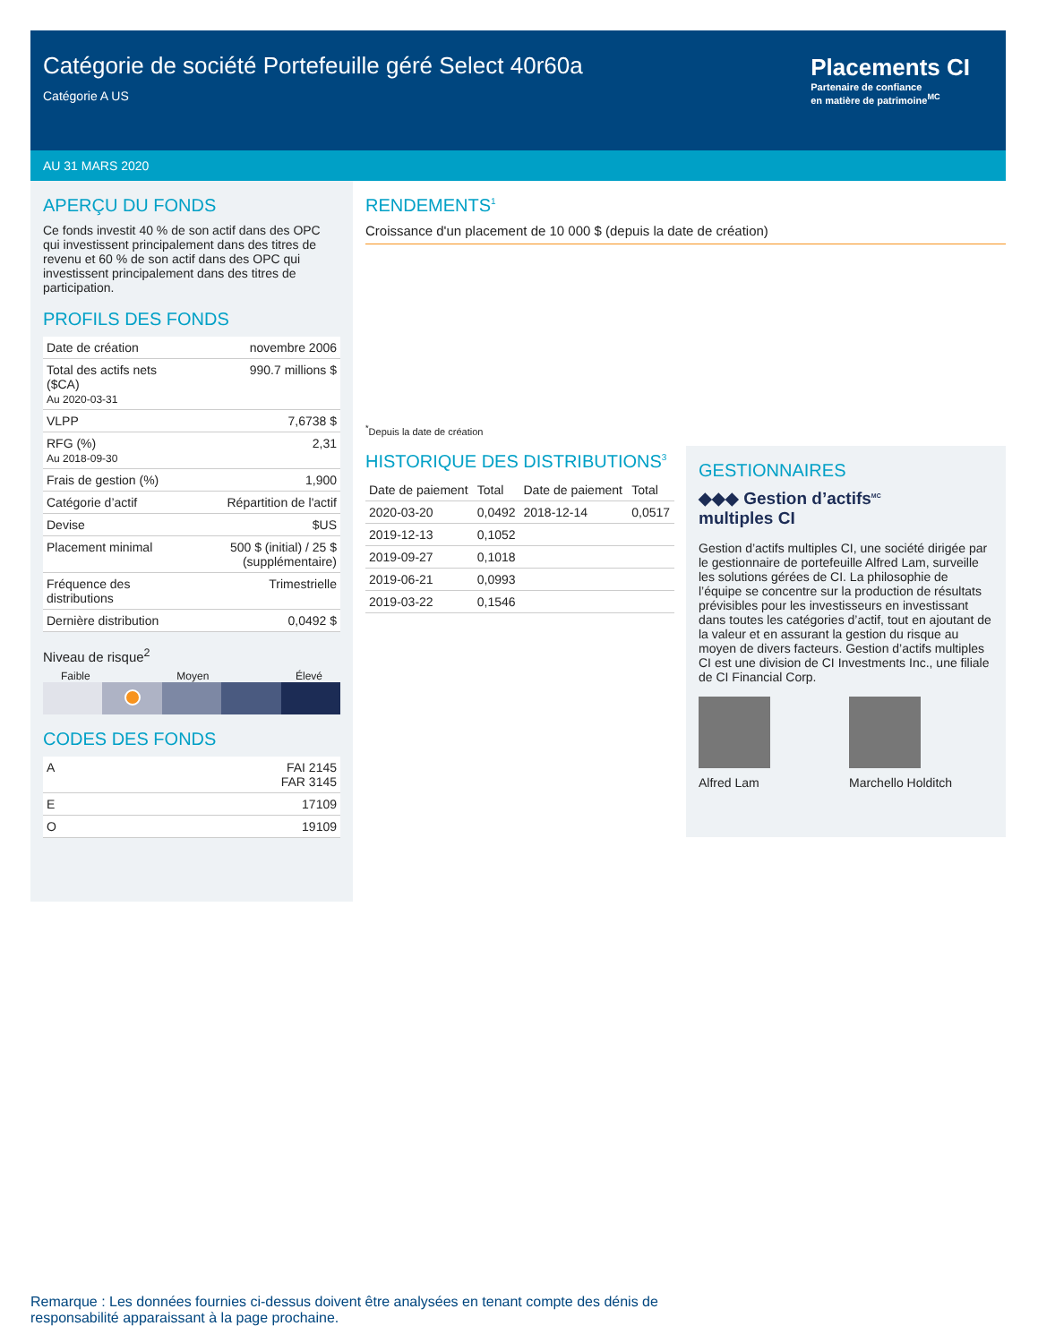Catégorie de société Portefeuille géré Select 40r60a
Catégorie A US
Placements CI
Partenaire de confiance
en matière de patrimoine<sup>MC</sup>
AU 31 MARS 2020
APERÇU DU FONDS
Ce fonds investit 40 % de son actif dans des OPC qui investissent principalement dans des titres de revenu et 60 % de son actif dans des OPC qui investissent principalement dans des titres de participation.
PROFILS DES FONDS
| Date de création | novembre 2006 |
| Total des actifs nets ($CA) Au 2020-03-31 | 990.7 millions $ |
| VLPP | 7,6738 $ |
| RFG (%) Au 2018-09-30 | 2,31 |
| Frais de gestion (%) | 1,900 |
| Catégorie d’actif | Répartition de l'actif |
| Devise | $US |
| Placement minimal | 500 $ (initial) / 25 $ (supplémentaire) |
| Fréquence des distributions | Trimestrielle |
| Dernière distribution | 0,0492 $ |
Niveau de risque<sup>2</sup>
Faible Moyen Élevé
CODES DES FONDS
| A | FAI 2145 FAR 3145 |
| E | 17109 |
| O | 19109 |
RENDEMENTS<sup>1</sup>
Croissance d'un placement de 10 000 $ (depuis la date de création)
<sup>*</sup> Depuis la date de création
HISTORIQUE DES DISTRIBUTIONS<sup>3</sup>
| Date de paiement | Total | Date de paiement | Total |
| --- | --- | --- | --- |
| 2020-03-20 | 0,0492 | 2018-12-14 | 0,0517 |
| 2019-12-13 | 0,1052 | | |
| 2019-09-27 | 0,1018 | | |
| 2019-06-21 | 0,0993 | | |
| 2019-03-22 | 0,1546 | | |
GESTIONNAIRES
◆◆◆ Gestion d’actifs<sup>MC</sup>
multiples CI
Gestion d’actifs multiples CI, une société dirigée par le gestionnaire de portefeuille Alfred Lam, surveille les solutions gérées de CI. La philosophie de l’équipe se concentre sur la production de résultats prévisibles pour les investisseurs en investissant dans toutes les catégories d’actif, tout en ajoutant de la valeur et en assurant la gestion du risque au moyen de divers facteurs. Gestion d’actifs multiples CI est une division de CI Investments Inc., une filiale de CI Financial Corp.
Alfred Lam Marchello Holditch
Remarque : Les données fournies ci-dessus doivent être analysées en tenant compte des dénis de responsabilité apparaissant à la page prochaine.